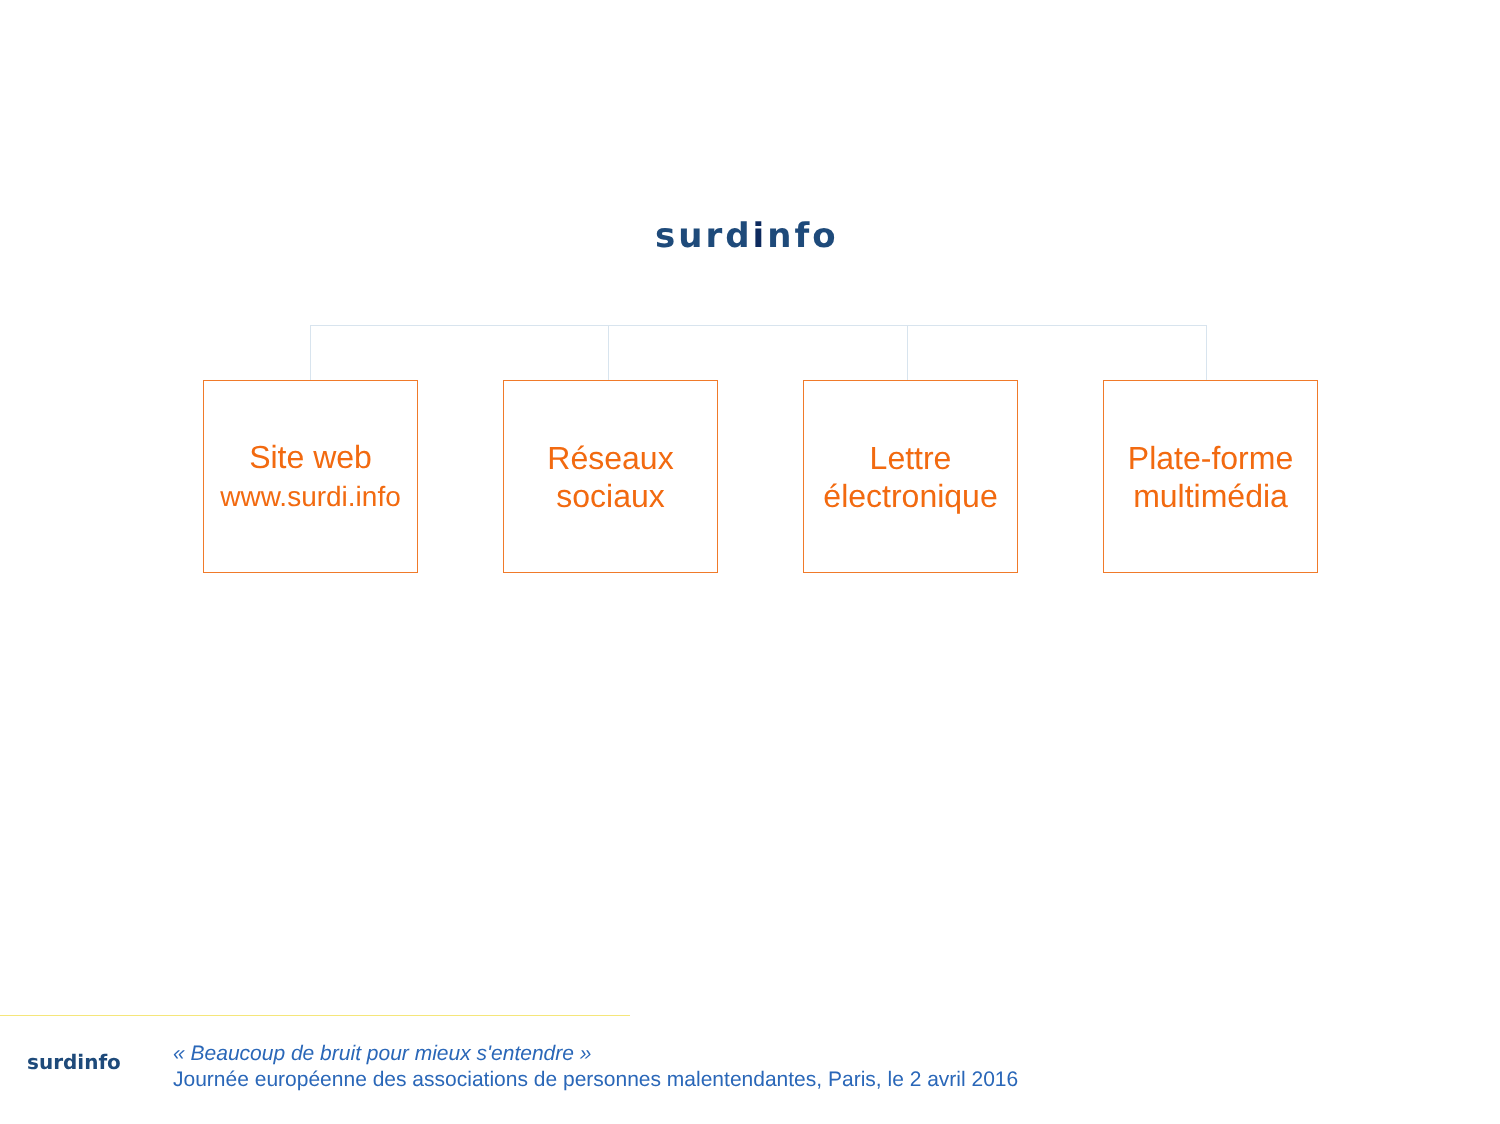surdinfo
Site web
www.surdi.info
Réseaux
sociaux
Lettre
électronique
Plate-forme
multimédia
surdinfo
« Beaucoup de bruit pour mieux s'entendre »
Journée européenne des associations de personnes malentendantes, Paris, le 2 avril 2016